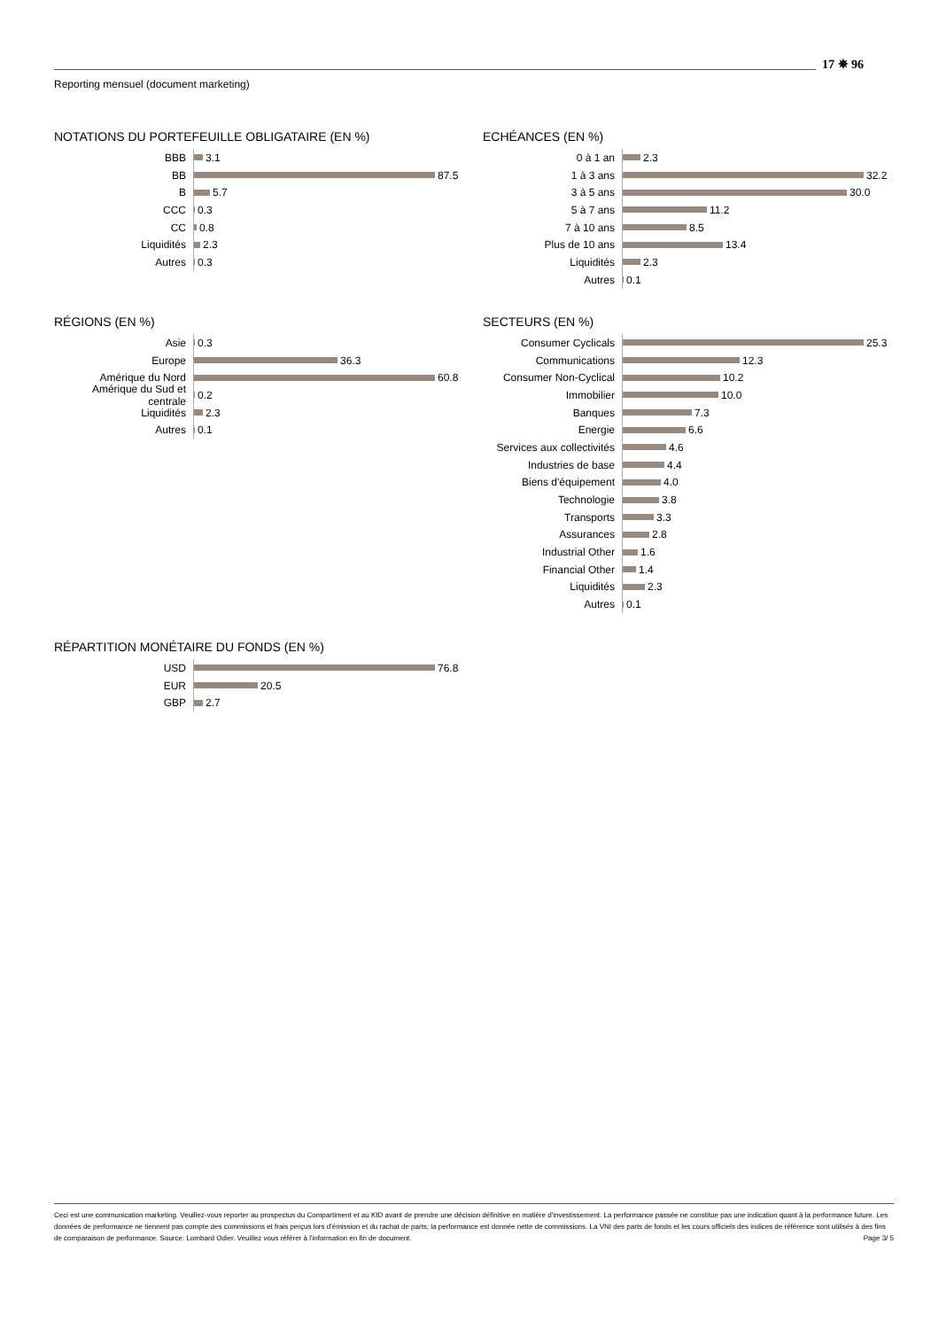17 ✵ 96
Reporting mensuel (document marketing)
NOTATIONS DU PORTEFEUILLE OBLIGATAIRE (EN %)
BBB 3.1
BB 87.5
B 5.7
CCC 0.3
CC 0.8
Liquidités 2.3
Autres 0.3
ECHÉANCES (EN %)
0 à 1 an 2.3
1 à 3 ans 32.2
3 à 5 ans 30.0
5 à 7 ans 11.2
7 à 10 ans 8.5
Plus de 10 ans 13.4
Liquidités 2.3
Autres 0.1
RÉGIONS (EN %)
Asie 0.3
Europe 36.3
Amérique du Nord 60.8
Amérique du Sud et centrale 0.2
Liquidités 2.3
Autres 0.1
SECTEURS (EN %)
Consumer Cyclicals 25.3
Communications 12.3
Consumer Non-Cyclical 10.2
Immobilier 10.0
Banques 7.3
Energie 6.6
Services aux collectivités 4.6
Industries de base 4.4
Biens d'équipement 4.0
Technologie 3.8
Transports 3.3
Assurances 2.8
Industrial Other 1.6
Financial Other 1.4
Liquidités 2.3
Autres 0.1
RÉPARTITION MONÉTAIRE DU FONDS (EN %)
USD 76.8
EUR 20.5
GBP 2.7
Ceci est une communication marketing. Veuillez-vous reporter au prospectus du Compartiment et au KID avant de prendre une décision définitive en matière d'investissement. La performance passée ne constitue pas une indication quant à la performance future. Les données de performance ne tiennent pas compte des commissions et frais perçus lors d'émission et du rachat de parts; la performance est donnée nette de commissions. La VNI des parts de fonds et les cours officiels des indices de référence sont utilisés à des fins de comparaison de performance. Source: Lombard Odier. Veuillez vous référer à l'information en fin de document. Page 3/ 5